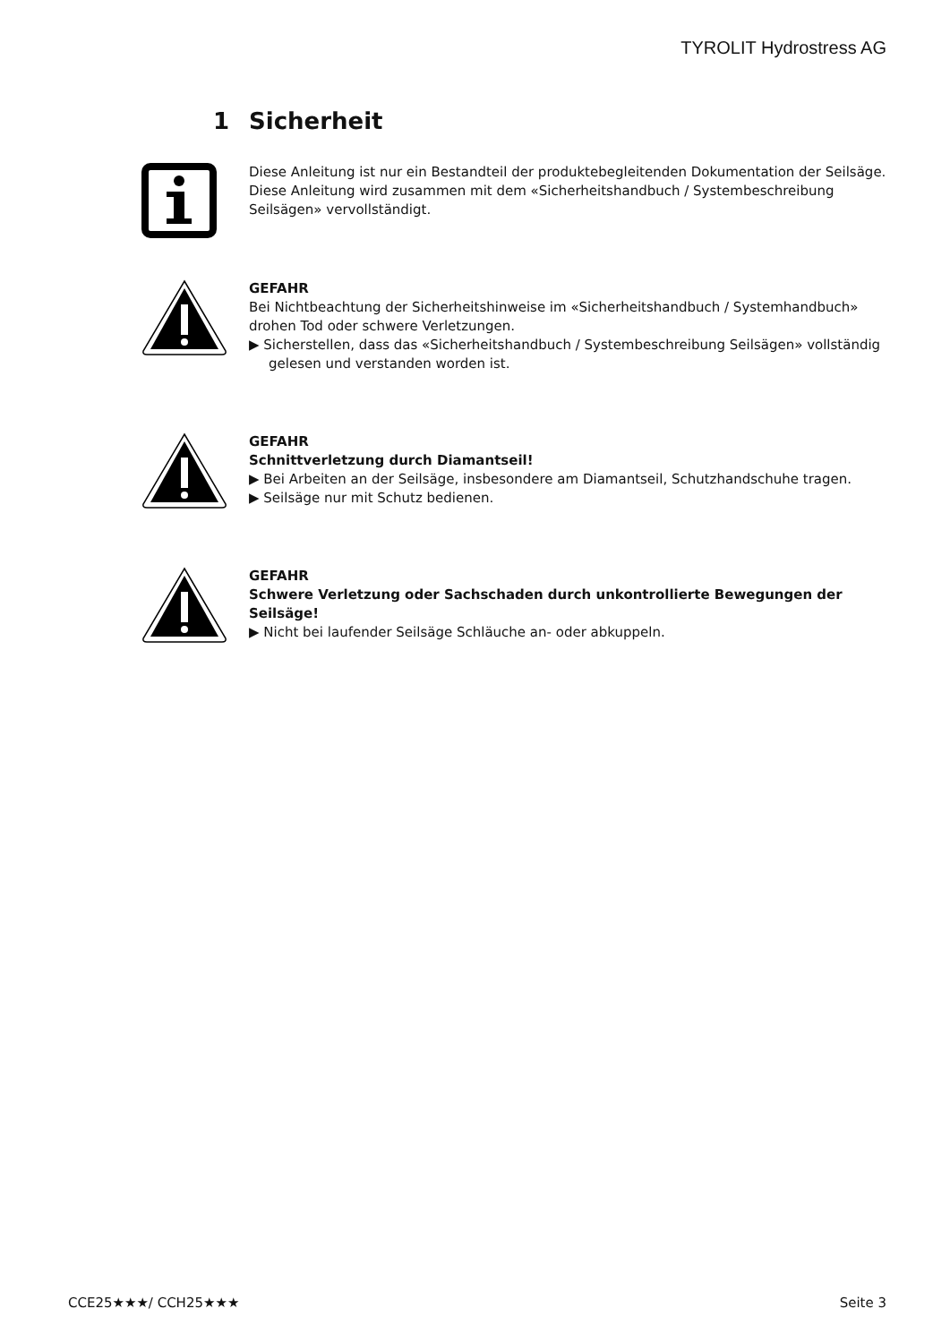TYROLIT Hydrostress AG
1 Sicherheit
Diese Anleitung ist nur ein Bestandteil der produktebegleitenden Dokumentation der Seilsäge. Diese Anleitung wird zusammen mit dem «Sicherheitshandbuch / Systembeschreibung Seilsägen» vervollständigt.
GEFAHR
Bei Nichtbeachtung der Sicherheitshinweise im «Sicherheitshandbuch / Systemhandbuch» drohen Tod oder schwere Verletzungen.
▶ Sicherstellen, dass das «Sicherheitshandbuch / Systembeschreibung Seilsägen» vollständig gelesen und verstanden worden ist.
GEFAHR
Schnittverletzung durch Diamantseil!
▶ Bei Arbeiten an der Seilsäge, insbesondere am Diamantseil, Schutzhandschuhe tragen.
▶ Seilsäge nur mit Schutz bedienen.
GEFAHR
Schwere Verletzung oder Sachschaden durch unkontrollierte Bewegungen der Seilsäge!
▶ Nicht bei laufender Seilsäge Schläuche an- oder abkuppeln.
CCE25★★★/ CCH25★★★ Seite 3